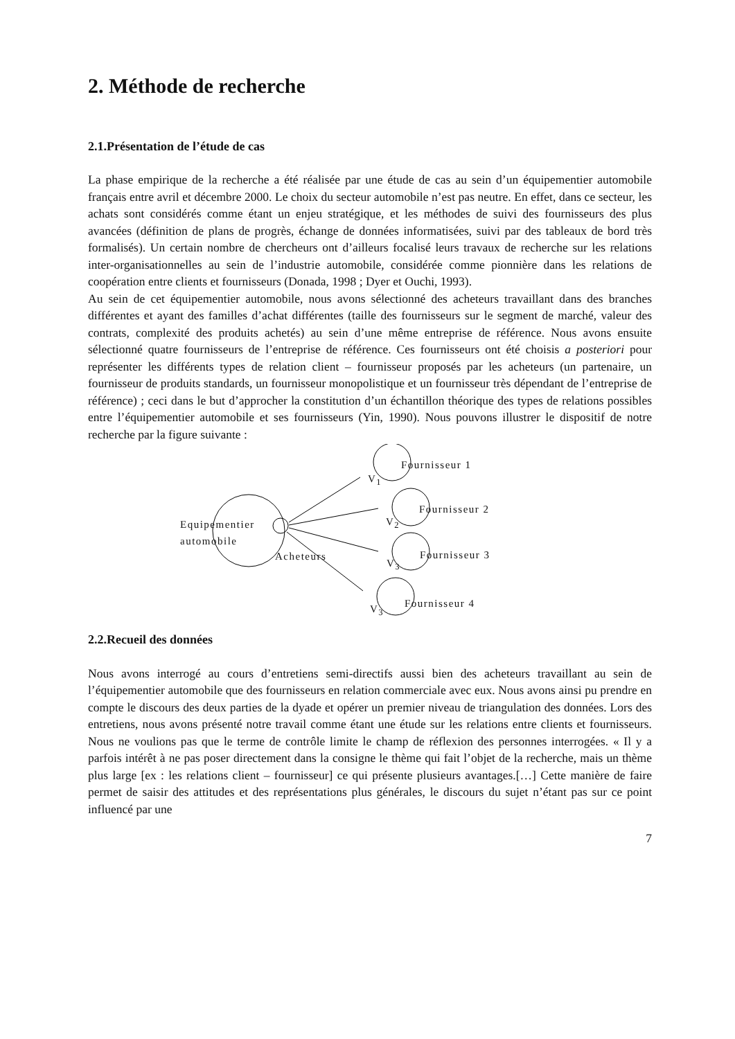2. Méthode de recherche
2.1.Présentation de l’étude de cas
La phase empirique de la recherche a été réalisée par une étude de cas au sein d’un équipementier automobile français entre avril et décembre 2000. Le choix du secteur automobile n’est pas neutre. En effet, dans ce secteur, les achats sont considérés comme étant un enjeu stratégique, et les méthodes de suivi des fournisseurs des plus avancées (définition de plans de progrès, échange de données informatisées, suivi par des tableaux de bord très formalisés). Un certain nombre de chercheurs ont d’ailleurs focalisé leurs travaux de recherche sur les relations inter-organisationnelles au sein de l’industrie automobile, considérée comme pionnière dans les relations de coopération entre clients et fournisseurs (Donada, 1998 ; Dyer et Ouchi, 1993).
Au sein de cet équipementier automobile, nous avons sélectionné des acheteurs travaillant dans des branches différentes et ayant des familles d’achat différentes (taille des fournisseurs sur le segment de marché, valeur des contrats, complexité des produits achetés) au sein d’une même entreprise de référence. Nous avons ensuite sélectionné quatre fournisseurs de l’entreprise de référence. Ces fournisseurs ont été choisis a posteriori pour représenter les différents types de relation client – fournisseur proposés par les acheteurs (un partenaire, un fournisseur de produits standards, un fournisseur monopolistique et un fournisseur très dépendant de l’entreprise de référence) ; ceci dans le but d’approcher la constitution d’un échantillon théorique des types de relations possibles entre l’équipementier automobile et ses fournisseurs (Yin, 1990). Nous pouvons illustrer le dispositif de notre recherche par la figure suivante :
Fournisseur 1
Fournisseur 2
Fournisseur 3
Fournisseur 4
V<sub>1</sub>
V<sub>2</sub>
V<sub>3</sub>
V<sub>3</sub>
Equipementier
automobile
Acheteurs
2.2.Recueil des données
Nous avons interrogé au cours d’entretiens semi-directifs aussi bien des acheteurs travaillant au sein de l’équipementier automobile que des fournisseurs en relation commerciale avec eux. Nous avons ainsi pu prendre en compte le discours des deux parties de la dyade et opérer un premier niveau de triangulation des données. Lors des entretiens, nous avons présenté notre travail comme étant une étude sur les relations entre clients et fournisseurs. Nous ne voulions pas que le terme de contrôle limite le champ de réflexion des personnes interrogées. « Il y a parfois intérêt à ne pas poser directement dans la consigne le thème qui fait l’objet de la recherche, mais un thème plus large [ex : les relations client – fournisseur] ce qui présente plusieurs avantages.[…] Cette manière de faire permet de saisir des attitudes et des représentations plus générales, le discours du sujet n’étant pas sur ce point influencé par une
7